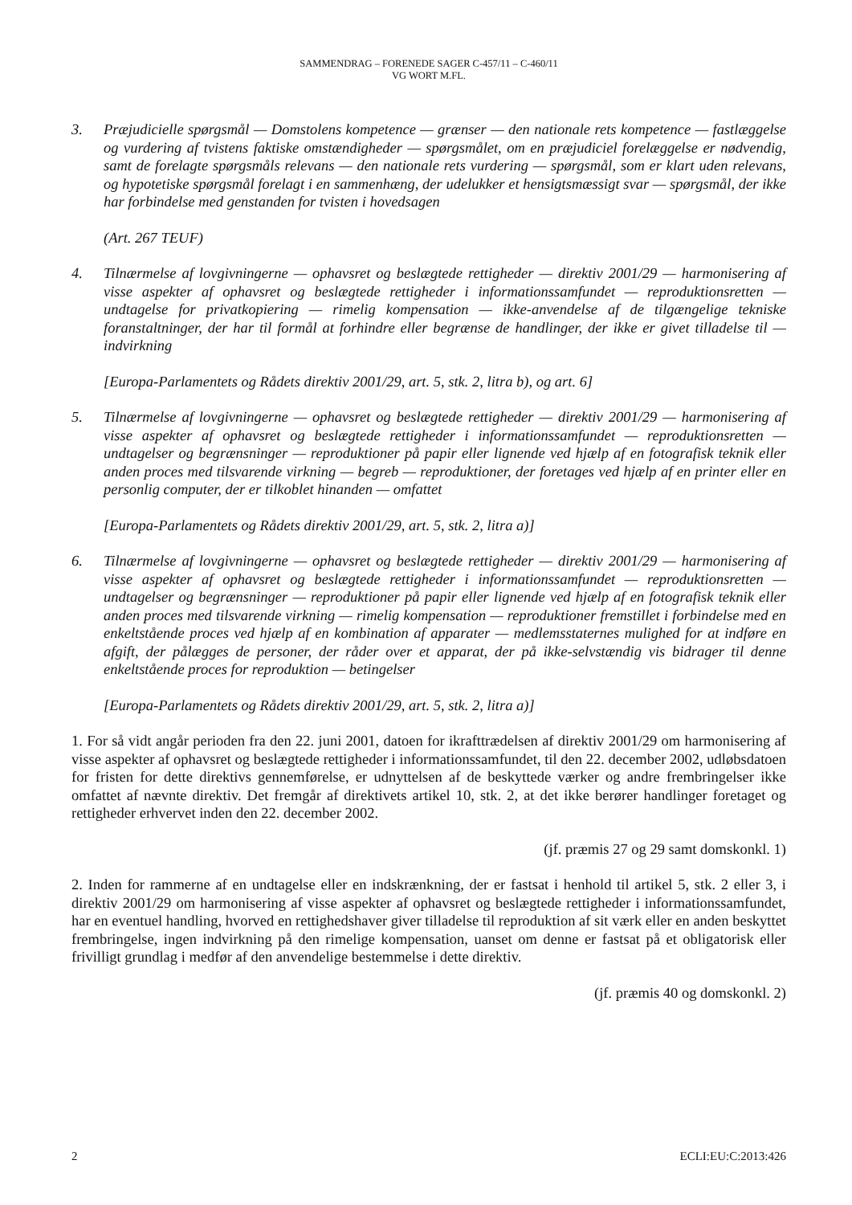SAMMENDRAG – FORENEDE SAGER C-457/11 – C-460/11
VG WORT M.FL.
3. Præjudicielle spørgsmål — Domstolens kompetence — grænser — den nationale rets kompetence — fastlæggelse og vurdering af tvistens faktiske omstændigheder — spørgsmålet, om en præjudiciel forelæggelse er nødvendig, samt de forelagte spørgsmåls relevans — den nationale rets vurdering — spørgsmål, som er klart uden relevans, og hypotetiske spørgsmål forelagt i en sammenhæng, der udelukker et hensigtsmæssigt svar — spørgsmål, der ikke har forbindelse med genstanden for tvisten i hovedsagen
(Art. 267 TEUF)
4. Tilnærmelse af lovgivningerne — ophavsret og beslægtede rettigheder — direktiv 2001/29 — harmonisering af visse aspekter af ophavsret og beslægtede rettigheder i informationssamfundet — reproduktionsretten — undtagelse for privatkopiering — rimelig kompensation — ikke-anvendelse af de tilgængelige tekniske foranstaltninger, der har til formål at forhindre eller begrænse de handlinger, der ikke er givet tilladelse til — indvirkning
[Europa-Parlamentets og Rådets direktiv 2001/29, art. 5, stk. 2, litra b), og art. 6]
5. Tilnærmelse af lovgivningerne — ophavsret og beslægtede rettigheder — direktiv 2001/29 — harmonisering af visse aspekter af ophavsret og beslægtede rettigheder i informationssamfundet — reproduktionsretten — undtagelser og begrænsninger — reproduktioner på papir eller lignende ved hjælp af en fotografisk teknik eller anden proces med tilsvarende virkning — begreb — reproduktioner, der foretages ved hjælp af en printer eller en personlig computer, der er tilkoblet hinanden — omfattet
[Europa-Parlamentets og Rådets direktiv 2001/29, art. 5, stk. 2, litra a)]
6. Tilnærmelse af lovgivningerne — ophavsret og beslægtede rettigheder — direktiv 2001/29 — harmonisering af visse aspekter af ophavsret og beslægtede rettigheder i informationssamfundet — reproduktionsretten — undtagelser og begrænsninger — reproduktioner på papir eller lignende ved hjælp af en fotografisk teknik eller anden proces med tilsvarende virkning — rimelig kompensation — reproduktioner fremstillet i forbindelse med en enkeltstående proces ved hjælp af en kombination af apparater — medlemsstaternes mulighed for at indføre en afgift, der pålægges de personer, der råder over et apparat, der på ikke-selvstændig vis bidrager til denne enkeltstående proces for reproduktion — betingelser
[Europa-Parlamentets og Rådets direktiv 2001/29, art. 5, stk. 2, litra a)]
1. For så vidt angår perioden fra den 22. juni 2001, datoen for ikrafttrædelsen af direktiv 2001/29 om harmonisering af visse aspekter af ophavsret og beslægtede rettigheder i informationssamfundet, til den 22. december 2002, udløbsdatoen for fristen for dette direktivs gennemførelse, er udnyttelsen af de beskyttede værker og andre frembringelser ikke omfattet af nævnte direktiv. Det fremgår af direktivets artikel 10, stk. 2, at det ikke berører handlinger foretaget og rettigheder erhvervet inden den 22. december 2002.
(jf. præmis 27 og 29 samt domskonkl. 1)
2. Inden for rammerne af en undtagelse eller en indskrænkning, der er fastsat i henhold til artikel 5, stk. 2 eller 3, i direktiv 2001/29 om harmonisering af visse aspekter af ophavsret og beslægtede rettigheder i informationssamfundet, har en eventuel handling, hvorved en rettighedshaver giver tilladelse til reproduktion af sit værk eller en anden beskyttet frembringelse, ingen indvirkning på den rimelige kompensation, uanset om denne er fastsat på et obligatorisk eller frivilligt grundlag i medfør af den anvendelige bestemmelse i dette direktiv.
(jf. præmis 40 og domskonkl. 2)
2 ECLI:EU:C:2013:426